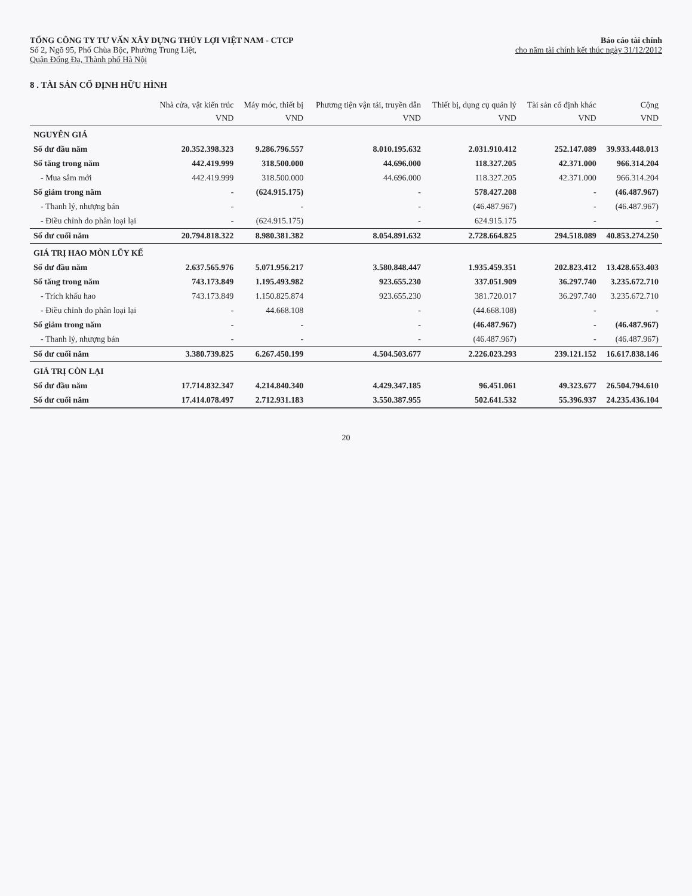TỔNG CÔNG TY TƯ VẤN XÂY DỰNG THỦY LỢI VIỆT NAM - CTCP
Số 2, Ngõ 95, Phố Chùa Bộc, Phường Trung Liệt,
Quận Đống Đa, Thành phố Hà Nội
Báo cáo tài chính
cho năm tài chính kết thúc ngày 31/12/2012
8 . TÀI SẢN CỐ ĐỊNH HỮU HÌNH
| | Nhà cửa, vật kiến trúc | Máy móc, thiết bị | Phương tiện vận tải, truyền dẫn | Thiết bị, dụng cụ quản lý | Tài sản cố định khác | Cộng |
| --- | --- | --- | --- | --- | --- | --- |
| | VND | VND | VND | VND | VND | VND |
| NGUYÊN GIÁ | | | | | | |
| Số dư đầu năm | 20.352.398.323 | 9.286.796.557 | 8.010.195.632 | 2.031.910.412 | 252.147.089 | 39.933.448.013 |
| Số tăng trong năm | 442.419.999 | 318.500.000 | 44.696.000 | 118.327.205 | 42.371.000 | 966.314.204 |
| - Mua sắm mới | 442.419.999 | 318.500.000 | 44.696.000 | 118.327.205 | 42.371.000 | 966.314.204 |
| Số giảm trong năm | - | (624.915.175) | - | 578.427.208 | - | (46.487.967) |
| - Thanh lý, nhượng bán | - | - | - | (46.487.967) | - | (46.487.967) |
| - Điều chỉnh do phân loại lại | - | (624.915.175) | - | 624.915.175 | - | - |
| Số dư cuối năm | 20.794.818.322 | 8.980.381.382 | 8.054.891.632 | 2.728.664.825 | 294.518.089 | 40.853.274.250 |
| GIÁ TRỊ HAO MÒN LŨY KẾ | | | | | | |
| Số dư đầu năm | 2.637.565.976 | 5.071.956.217 | 3.580.848.447 | 1.935.459.351 | 202.823.412 | 13.428.653.403 |
| Số tăng trong năm | 743.173.849 | 1.195.493.982 | 923.655.230 | 337.051.909 | 36.297.740 | 3.235.672.710 |
| - Trích khấu hao | 743.173.849 | 1.150.825.874 | 923.655.230 | 381.720.017 | 36.297.740 | 3.235.672.710 |
| - Điều chỉnh do phân loại lại | - | 44.668.108 | - | (44.668.108) | - | - |
| Số giảm trong năm | - | - | - | (46.487.967) | - | (46.487.967) |
| - Thanh lý, nhượng bán | - | - | - | (46.487.967) | - | (46.487.967) |
| Số dư cuối năm | 3.380.739.825 | 6.267.450.199 | 4.504.503.677 | 2.226.023.293 | 239.121.152 | 16.617.838.146 |
| GIÁ TRỊ CÒN LẠI | | | | | | |
| Số dư đầu năm | 17.714.832.347 | 4.214.840.340 | 4.429.347.185 | 96.451.061 | 49.323.677 | 26.504.794.610 |
| Số dư cuối năm | 17.414.078.497 | 2.712.931.183 | 3.550.387.955 | 502.641.532 | 55.396.937 | 24.235.436.104 |
20